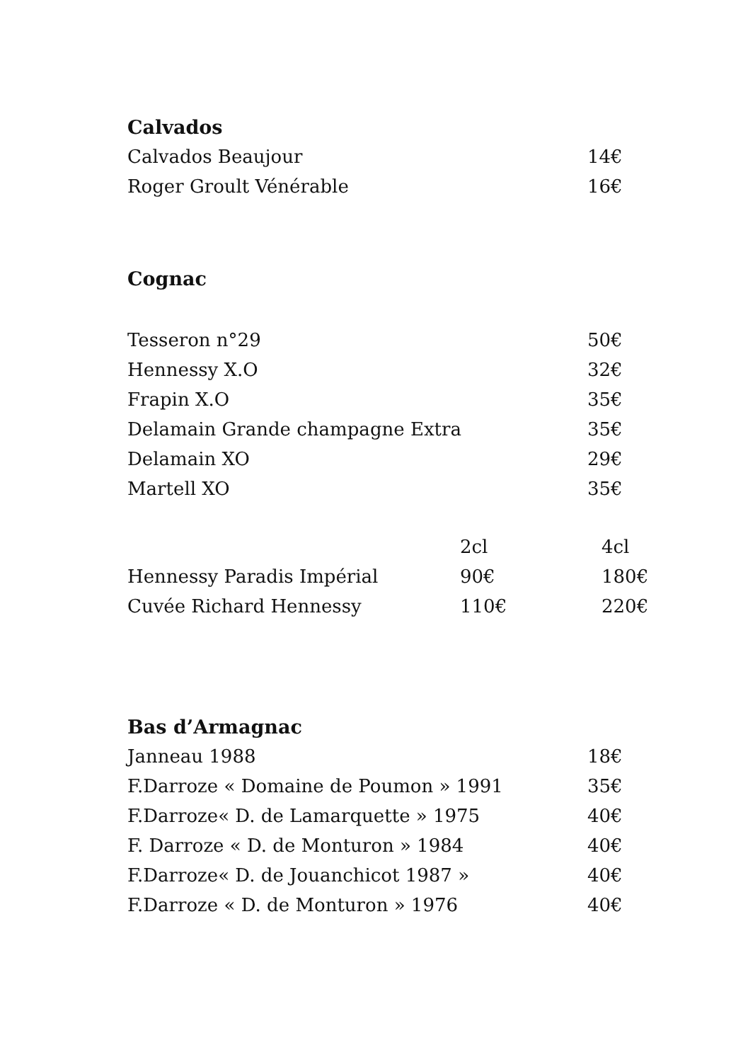Calvados
| Calvados Beaujour | 14€ |
| Roger Groult Vénérable | 16€ |
Cognac
| Tesseron n°29 | 50€ |
| Hennessy X.O | 32€ |
| Frapin X.O | 35€ |
| Delamain Grande champagne Extra | 35€ |
| Delamain XO | 29€ |
| Martell XO | 35€ |
| | 2cl | 4cl |
| --- | --- | --- |
| Hennessy Paradis Impérial | 90€ | 180€ |
| Cuvée Richard Hennessy | 110€ | 220€ |
Bas d’Armagnac
| Janneau 1988 | 18€ |
| F.Darroze « Domaine de Poumon » 1991 | 35€ |
| F.Darroze« D. de Lamarquette » 1975 | 40€ |
| F. Darroze « D. de Monturon » 1984 | 40€ |
| F.Darroze« D. de Jouanchicot 1987 » | 40€ |
| F.Darroze « D. de Monturon » 1976 | 40€ |